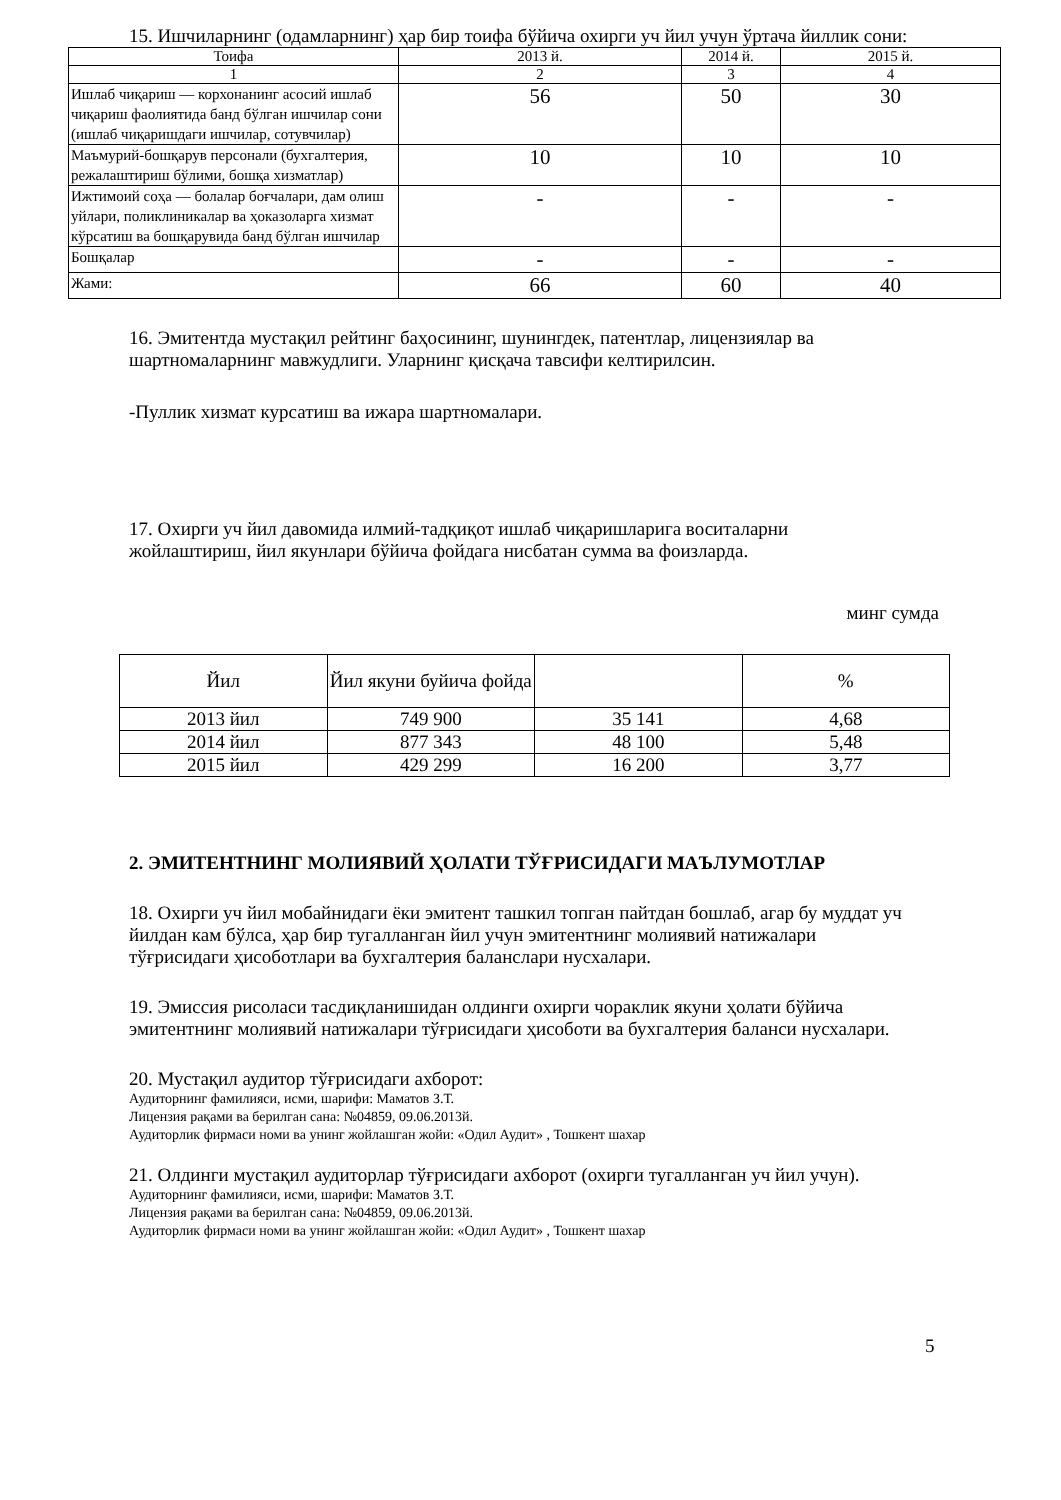15. Ишчиларнинг (одамларнинг) ҳар бир тоифа бўйича охирги уч йил учун ўртача йиллик сони:
| Тоифа | 2013 й. | 2014 й. | 2015 й. |
| --- | --- | --- | --- |
| 1 | 2 | 3 | 4 |
| Ишлаб чиқариш — корхонанинг асосий ишлаб чиқариш фаолиятида банд бўлган ишчилар сони (ишлаб чиқаришдаги ишчилар, сотувчилар) | 56 | 50 | 30 |
| Маъмурий-бошқарув персонали (бухгалтерия, режалаштириш бўлими, бошқа хизматлар) | 10 | 10 | 10 |
| Ижтимоий соҳа — болалар боғчалари, дам олиш уйлари, поликлиникалар ва ҳоказоларга хизмат кўрсатиш ва бошқарувида банд бўлган ишчилар | - | - | - |
| Бошқалар | - | - | - |
| Жами: | 66 | 60 | 40 |
16. Эмитентда мустақил рейтинг баҳосининг, шунингдек, патентлар, лицензиялар ва шартномаларнинг мавжудлиги. Уларнинг қисқача тавсифи келтирилсин.
-Пуллик хизмат курсатиш ва ижара шартномалари.
17. Охирги уч йил давомида илмий-тадқиқот ишлаб чиқаришларига воситаларни жойлаштириш, йил якунлари бўйича фойдага нисбатан сумма ва фоизларда.
минг сумда
| Йил | Йил якуни буйича фойда | | % |
| --- | --- | --- | --- |
| 2013 йил | 749 900 | 35 141 | 4,68 |
| 2014 йил | 877 343 | 48 100 | 5,48 |
| 2015 йил | 429 299 | 16 200 | 3,77 |
2. ЭМИТЕНТНИНГ МОЛИЯВИЙ ҲОЛАТИ ТЎҒРИСИДАГИ МАЪЛУМОТЛАР
18. Охирги уч йил мобайнидаги ёки эмитент ташкил топган пайтдан бошлаб, агар бу муддат уч йилдан кам бўлса, ҳар бир тугалланган йил учун эмитентнинг молиявий натижалари тўғрисидаги ҳисоботлари ва бухгалтерия баланслари нусхалари.
19. Эмиссия рисоласи тасдиқланишидан олдинги охирги чораклик якуни ҳолати бўйича эмитентнинг молиявий натижалари тўғрисидаги ҳисоботи ва бухгалтерия баланси нусхалари.
20. Мустақил аудитор тўғрисидаги ахборот:
Аудиторнинг фамилияси, исми, шарифи: Маматов З.Т.
Лицензия рақами ва берилган сана: №04859, 09.06.2013й.
Аудиторлик фирмаси номи ва унинг жойлашган жойи: «Одил Аудит» , Тошкент шахар
21. Олдинги мустақил аудиторлар тўғрисидаги ахборот (охирги тугалланган уч йил учун).
Аудиторнинг фамилияси, исми, шарифи: Маматов З.Т.
Лицензия рақами ва берилган сана: №04859, 09.06.2013й.
Аудиторлик фирмаси номи ва унинг жойлашган жойи: «Одил Аудит» , Тошкент шахар
5